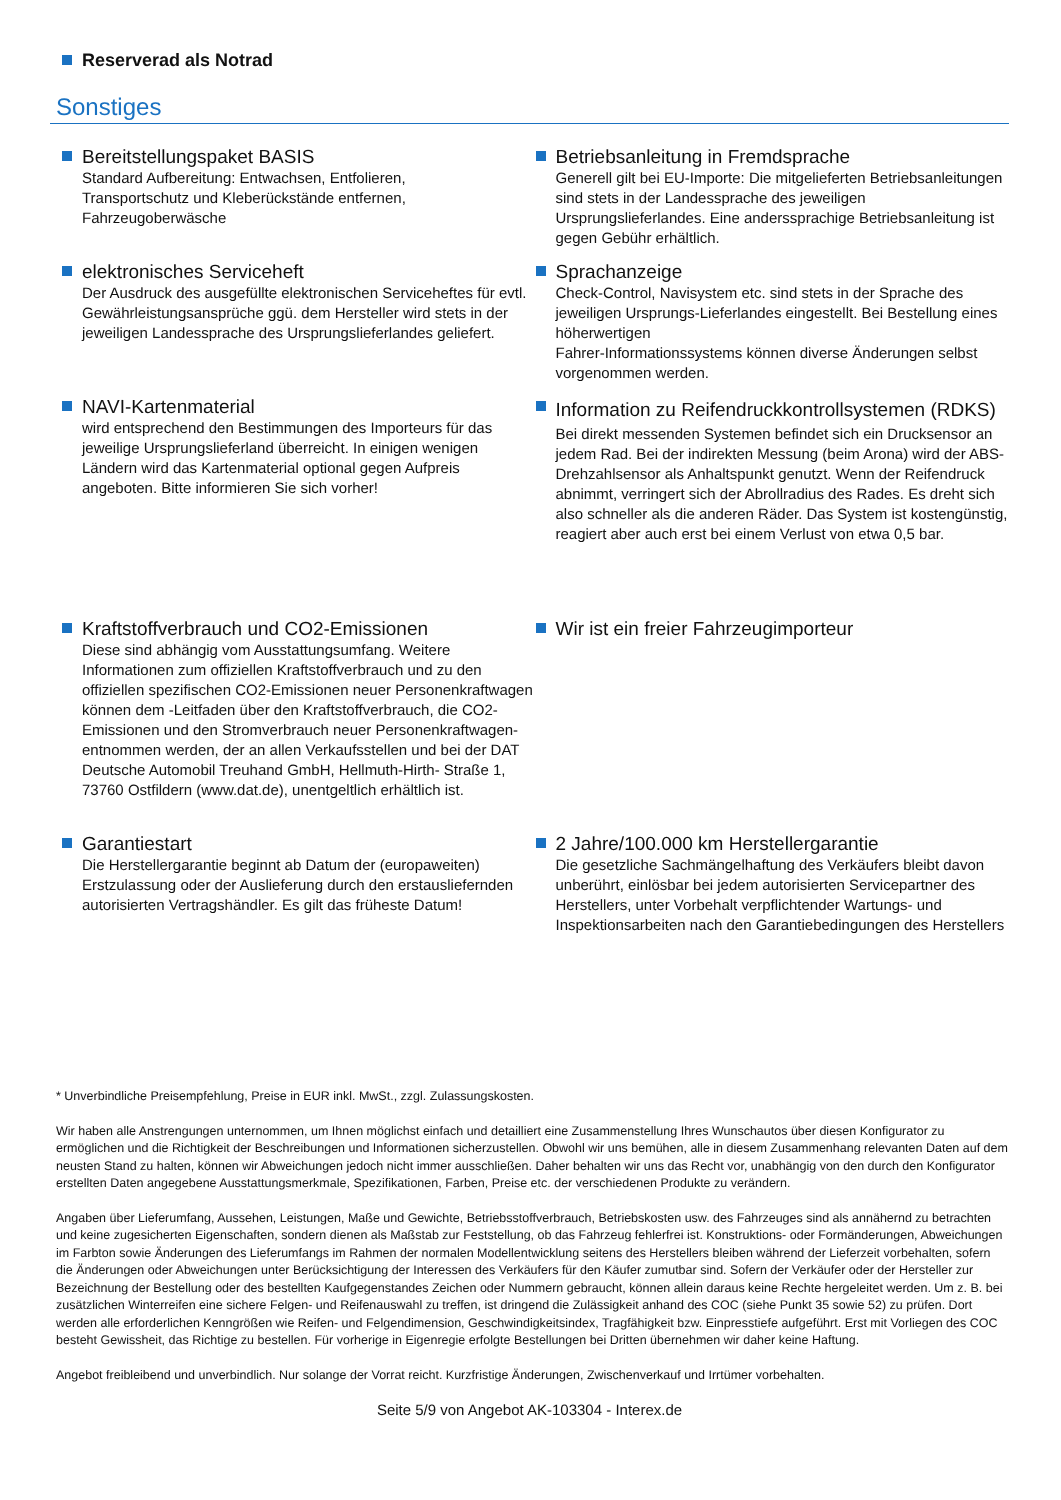Reserverad als Notrad
Sonstiges
Bereitstellungspaket BASIS
Standard Aufbereitung: Entwachsen, Entfolieren,
Transportschutz und Kleberückstände entfernen,
Fahrzeugoberwäsche
Betriebsanleitung in Fremdsprache
Generell gilt bei EU-Importe: Die mitgelieferten Betriebsanleitungen sind stets in der Landessprache des jeweiligen Ursprungslieferlandes. Eine anderssprachige Betriebsanleitung ist gegen Gebühr erhältlich.
elektronisches Serviceheft
Der Ausdruck des ausgefüllte elektronischen Serviceheftes für evtl. Gewährleistungsansprüche ggü. dem Hersteller wird stets in der jeweiligen Landessprache des Ursprungslieferlandes geliefert.
Sprachanzeige
Check-Control, Navisystem etc. sind stets in der Sprache des jeweiligen Ursprungs-Lieferlandes eingestellt. Bei Bestellung eines höherwertigen
Fahrer-Informationssystems können diverse Änderungen selbst vorgenommen werden.
NAVI-Kartenmaterial
wird entsprechend den Bestimmungen des Importeurs für das jeweilige Ursprungslieferland überreicht. In einigen wenigen Ländern wird das Kartenmaterial optional gegen Aufpreis angeboten. Bitte informieren Sie sich vorher!
Information zu Reifendruckkontrollsystemen (RDKS)
Bei direkt messenden Systemen befindet sich ein Drucksensor an jedem Rad. Bei der indirekten Messung (beim Arona) wird der ABS-Drehzahlsensor als Anhaltspunkt genutzt. Wenn der Reifendruck abnimmt, verringert sich der Abrollradius des Rades. Es dreht sich also schneller als die anderen Räder. Das System ist kostengünstig, reagiert aber auch erst bei einem Verlust von etwa 0,5 bar.
Kraftstoffverbrauch und CO2-Emissionen
Diese sind abhängig vom Ausstattungsumfang. Weitere Informationen zum offiziellen Kraftstoffverbrauch und zu den offiziellen spezifischen CO2-Emissionen neuer Personenkraftwagen können dem -Leitfaden über den Kraftstoffverbrauch, die CO2-Emissionen und den Stromverbrauch neuer Personenkraftwagen- entnommen werden, der an allen Verkaufsstellen und bei der DAT Deutsche Automobil Treuhand GmbH, Hellmuth-Hirth- Straße 1, 73760 Ostfildern (www.dat.de), unentgeltlich erhältlich ist.
Wir ist ein freier Fahrzeugimporteur
Garantiestart
Die Herstellergarantie beginnt ab Datum der (europaweiten) Erstzulassung oder der Auslieferung durch den erstausliefernden autorisierten Vertragshändler. Es gilt das früheste Datum!
2 Jahre/100.000 km Herstellergarantie
Die gesetzliche Sachmängelhaftung des Verkäufers bleibt davon unberührt, einlösbar bei jedem autorisierten Servicepartner des Herstellers, unter Vorbehalt verpflichtender Wartungs- und Inspektionsarbeiten nach den Garantiebedingungen des Herstellers
* Unverbindliche Preisempfehlung, Preise in EUR inkl. MwSt., zzgl. Zulassungskosten.
Wir haben alle Anstrengungen unternommen, um Ihnen möglichst einfach und detailliert eine Zusammenstellung Ihres Wunschautos über diesen Konfigurator zu ermöglichen und die Richtigkeit der Beschreibungen und Informationen sicherzustellen. Obwohl wir uns bemühen, alle in diesem Zusammenhang relevanten Daten auf dem neusten Stand zu halten, können wir Abweichungen jedoch nicht immer ausschließen. Daher behalten wir uns das Recht vor, unabhängig von den durch den Konfigurator erstellten Daten angegebene Ausstattungsmerkmale, Spezifikationen, Farben, Preise etc. der verschiedenen Produkte zu verändern.
Angaben über Lieferumfang, Aussehen, Leistungen, Maße und Gewichte, Betriebsstoffverbrauch, Betriebskosten usw. des Fahrzeuges sind als annähernd zu betrachten und keine zugesicherten Eigenschaften, sondern dienen als Maßstab zur Feststellung, ob das Fahrzeug fehlerfrei ist. Konstruktions- oder Formänderungen, Abweichungen im Farbton sowie Änderungen des Lieferumfangs im Rahmen der normalen Modellentwicklung seitens des Herstellers bleiben während der Lieferzeit vorbehalten, sofern die Änderungen oder Abweichungen unter Berücksichtigung der Interessen des Verkäufers für den Käufer zumutbar sind. Sofern der Verkäufer oder der Hersteller zur Bezeichnung der Bestellung oder des bestellten Kaufgegenstandes Zeichen oder Nummern gebraucht, können allein daraus keine Rechte hergeleitet werden. Um z. B. bei zusätzlichen Winterreifen eine sichere Felgen- und Reifenauswahl zu treffen, ist dringend die Zulässigkeit anhand des COC (siehe Punkt 35 sowie 52) zu prüfen. Dort werden alle erforderlichen Kenngrößen wie Reifen- und Felgendimension, Geschwindigkeitsindex, Tragfähigkeit bzw. Einpresstiefe aufgeführt. Erst mit Vorliegen des COC besteht Gewissheit, das Richtige zu bestellen. Für vorherige in Eigenregie erfolgte Bestellungen bei Dritten übernehmen wir daher keine Haftung.
Angebot freibleibend und unverbindlich. Nur solange der Vorrat reicht. Kurzfristige Änderungen, Zwischenverkauf und Irrtümer vorbehalten.
Seite 5/9 von Angebot AK-103304 - Interex.de